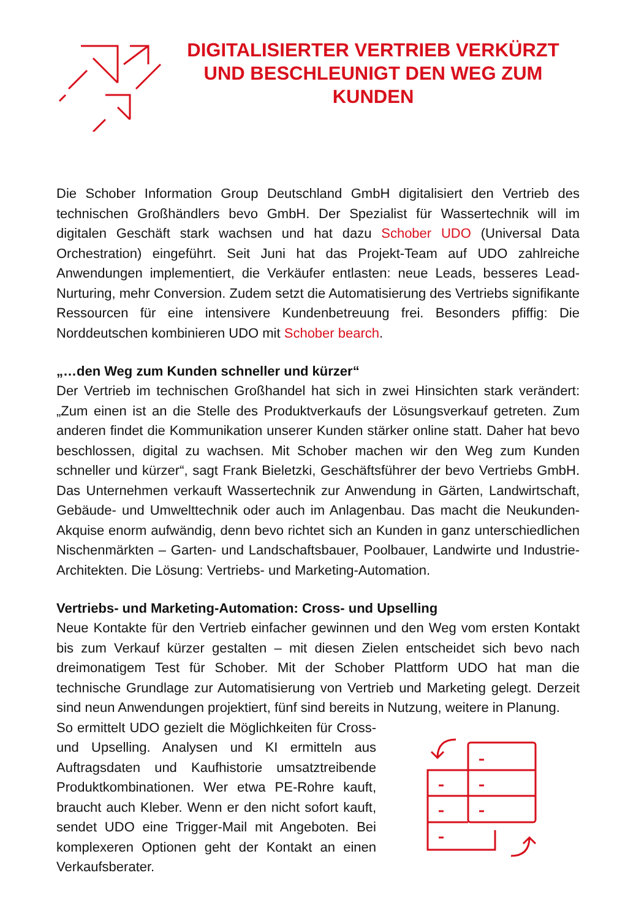DIGITALISIERTER VERTRIEB VERKÜRZT UND BESCHLEUNIGT DEN WEG ZUM KUNDEN
Die Schober Information Group Deutschland GmbH digitalisiert den Vertrieb des technischen Großhändlers bevo GmbH. Der Spezialist für Wassertechnik will im digitalen Geschäft stark wachsen und hat dazu Schober UDO (Universal Data Orchestration) eingeführt. Seit Juni hat das Projekt-Team auf UDO zahlreiche Anwendungen implementiert, die Verkäufer entlasten: neue Leads, besseres Lead-Nurturing, mehr Conversion. Zudem setzt die Automatisierung des Vertriebs signifikante Ressourcen für eine intensivere Kundenbetreuung frei. Besonders pfiffig: Die Norddeutschen kombinieren UDO mit Schober bearch.
„…den Weg zum Kunden schneller und kürzer“
Der Vertrieb im technischen Großhandel hat sich in zwei Hinsichten stark verändert: „Zum einen ist an die Stelle des Produktverkaufs der Lösungsverkauf getreten. Zum anderen findet die Kommunikation unserer Kunden stärker online statt. Daher hat bevo beschlossen, digital zu wachsen. Mit Schober machen wir den Weg zum Kunden schneller und kürzer“, sagt Frank Bieletzki, Geschäftsführer der bevo Vertriebs GmbH. Das Unternehmen verkauft Wassertechnik zur Anwendung in Gärten, Landwirtschaft, Gebäude- und Umwelttechnik oder auch im Anlagenbau. Das macht die Neukunden-Akquise enorm aufwändig, denn bevo richtet sich an Kunden in ganz unterschiedlichen Nischenmärkten – Garten- und Landschaftsbauer, Poolbauer, Landwirte und Industrie-Architekten. Die Lösung: Vertriebs- und Marketing-Automation.
Vertriebs- und Marketing-Automation: Cross- und Upselling
Neue Kontakte für den Vertrieb einfacher gewinnen und den Weg vom ersten Kontakt bis zum Verkauf kürzer gestalten – mit diesen Zielen entscheidet sich bevo nach dreimonatigem Test für Schober. Mit der Schober Plattform UDO hat man die technische Grundlage zur Automatisierung von Vertrieb und Marketing gelegt. Derzeit sind neun Anwendungen projektiert, fünf sind bereits in Nutzung, weitere in Planung.
So ermittelt UDO gezielt die Möglichkeiten für Cross- und Upselling. Analysen und KI ermitteln aus Auftragsdaten und Kaufhistorie umsatztreibende Produktkombinationen. Wer etwa PE-Rohre kauft, braucht auch Kleber. Wenn er den nicht sofort kauft, sendet UDO eine Trigger-Mail mit Angeboten. Bei komplexeren Optionen geht der Kontakt an einen Verkaufsberater.